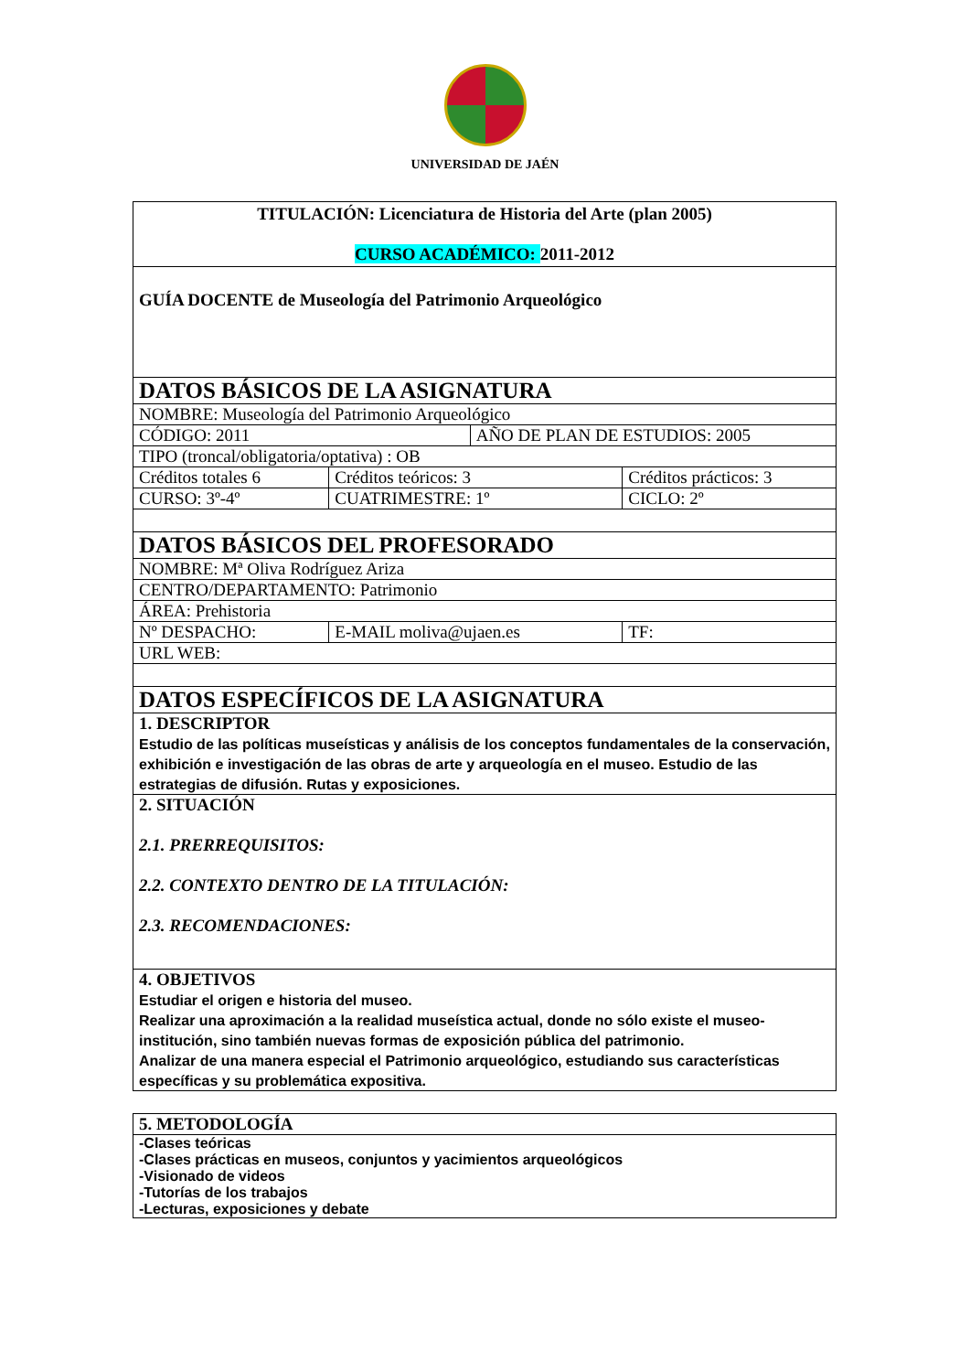UNIVERSIDAD DE JAÉN
| TITULACIÓN: Licenciatura de Historia del Arte (plan 2005) CURSO ACADÉMICO: 2011-2012 | | | |
| GUÍA DOCENTE de Museología del Patrimonio Arqueológico | | | |
| DATOS BÁSICOS DE LA ASIGNATURA | | | |
| NOMBRE: Museología del Patrimonio Arqueológico | | | |
| CÓDIGO: 2011 | | AÑO DE PLAN DE ESTUDIOS: 2005 | |
| TIPO (troncal/obligatoria/optativa) : OB | | | |
| Créditos totales 6 | Créditos teóricos: 3 | | Créditos prácticos: 3 |
| CURSO: 3º-4º | CUATRIMESTRE: 1º | | CICLO: 2º |
| DATOS BÁSICOS DEL PROFESORADO | | | |
| NOMBRE: Mª Oliva Rodríguez Ariza | | | |
| CENTRO/DEPARTAMENTO: Patrimonio | | | |
| ÁREA: Prehistoria | | | |
| Nº DESPACHO: | E-MAIL moliva@ujaen.es | | TF: |
| URL WEB: | | | |
| DATOS ESPECÍFICOS DE LA ASIGNATURA | | | |
| 1. DESCRIPTOR Estudio de las políticas museísticas y análisis de los conceptos fundamentales de la conservación, exhibición e investigación de las obras de arte y arqueología en el museo. Estudio de las estrategias de difusión. Rutas y exposiciones. | | | |
| 2. SITUACIÓN 2.1. PRERREQUISITOS: 2.2. CONTEXTO DENTRO DE LA TITULACIÓN: 2.3. RECOMENDACIONES: | | | |
| 4. OBJETIVOS Estudiar el origen e historia del museo. Realizar una aproximación a la realidad museística actual, donde no sólo existe el museo-institución, sino también nuevas formas de exposición pública del patrimonio. Analizar de una manera especial el Patrimonio arqueológico, estudiando sus características específicas y su problemática expositiva. | | | |
| 5. METODOLOGÍA |
| -Clases teóricas -Clases prácticas en museos, conjuntos y yacimientos arqueológicos -Visionado de videos -Tutorías de los trabajos -Lecturas, exposiciones y debate |